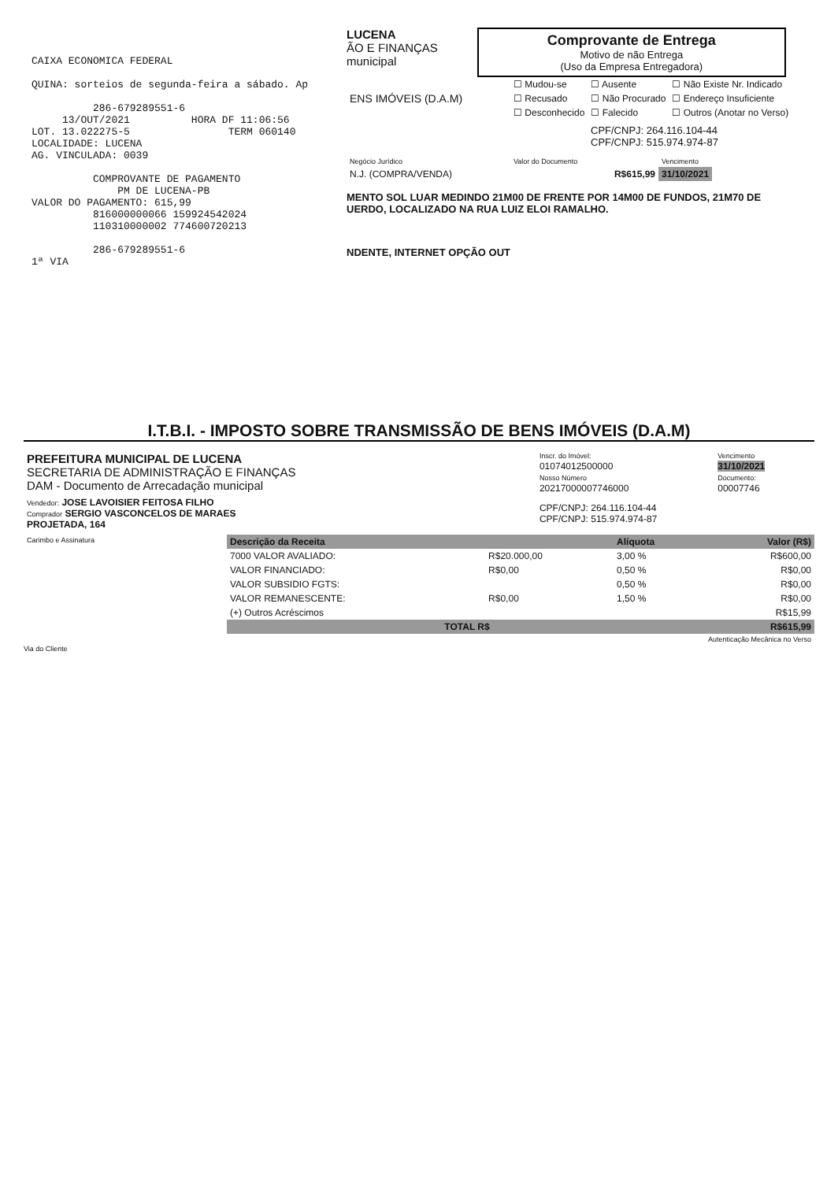CAIXA ECONOMICA FEDERAL QUINA: sorteios de segunda-feira a sábado. Ap 286-679289551-6 13/OUT/2021 HORA DF 11:06:56 LOT. 13.022275-5 TERM 060140 LOCALIDADE: LUCENA AG. VINCULADA: 0039 COMPROVANTE DE PAGAMENTO PM DE LUCENA-PB VALOR DO PAGAMENTO: 615,99 816000000066 159924542024 110310000002 774600720213 286-679289551-6 1ª VIA
LUCENA
ÃO E FINANÇAS
municipal
Comprovante de Entrega
Motivo de não Entrega
(Uso da Empresa Entregadora)
| ENS IMÓVEIS (D.A.M) | ☐ Mudou-se | ☐ Ausente | ☐ Não Existe Nr. Indicado |
| | ☐ Recusado | ☐ Não Procurado | ☐ Endereço Insuficiente |
| | ☐ Desconhecido | ☐ Falecido | ☐ Outros (Anotar no Verso) |
CPF/CNPJ: 264.116.104-44
CPF/CNPJ: 515.974.974-87
| Negócio Jurídico | Valor do Documento | Vencimento |
| N.J. (COMPRA/VENDA) | R$615,99 | 31/10/2021 |
MENTO SOL LUAR MEDINDO 21M00 DE FRENTE POR 14M00 DE FUNDOS, 21M70 DE
UERDO, LOCALIZADO NA RUA LUIZ ELOI RAMALHO.
NDENTE, INTERNET OPÇÃO OUT
I.T.B.I. - IMPOSTO SOBRE TRANSMISSÃO DE BENS IMÓVEIS (D.A.M)
| PREFEITURA MUNICIPAL DE LUCENA SECRETARIA DE ADMINISTRAÇÃO E FINANÇAS DAM - Documento de Arrecadação municipal | Inscr. do Imóvel: 01074012500000 Nosso Número 20217000007746000 | Vencimento 31/10/2021 Documento: 00007746 |
| Vendedor: JOSE LAVOISIER FEITOSA FILHO Comprador SERGIO VASCONCELOS DE MARAES PROJETADA, 164 | CPF/CNPJ: 264.116.104-44 CPF/CNPJ: 515.974.974-87 | |
| Carimbo e Assinatura | Descrição da Receita | | Alíquota | Valor (R$) |
| | 7000 VALOR AVALIADO: | R$20.000,00 | 3,00 % | R$600,00 |
| | VALOR FINANCIADO: | R$0,00 | 0,50 % | R$0,00 |
| | VALOR SUBSIDIO FGTS: | | 0,50 % | R$0,00 |
| | VALOR REMANESCENTE: | R$0,00 | 1,50 % | R$0,00 |
| | (+) Outros Acréscimos | | | R$15,99 |
| | TOTAL R$ | | | R$615,99 |
| | Autenticação Mecânica no Verso | | | |
Via do Cliente